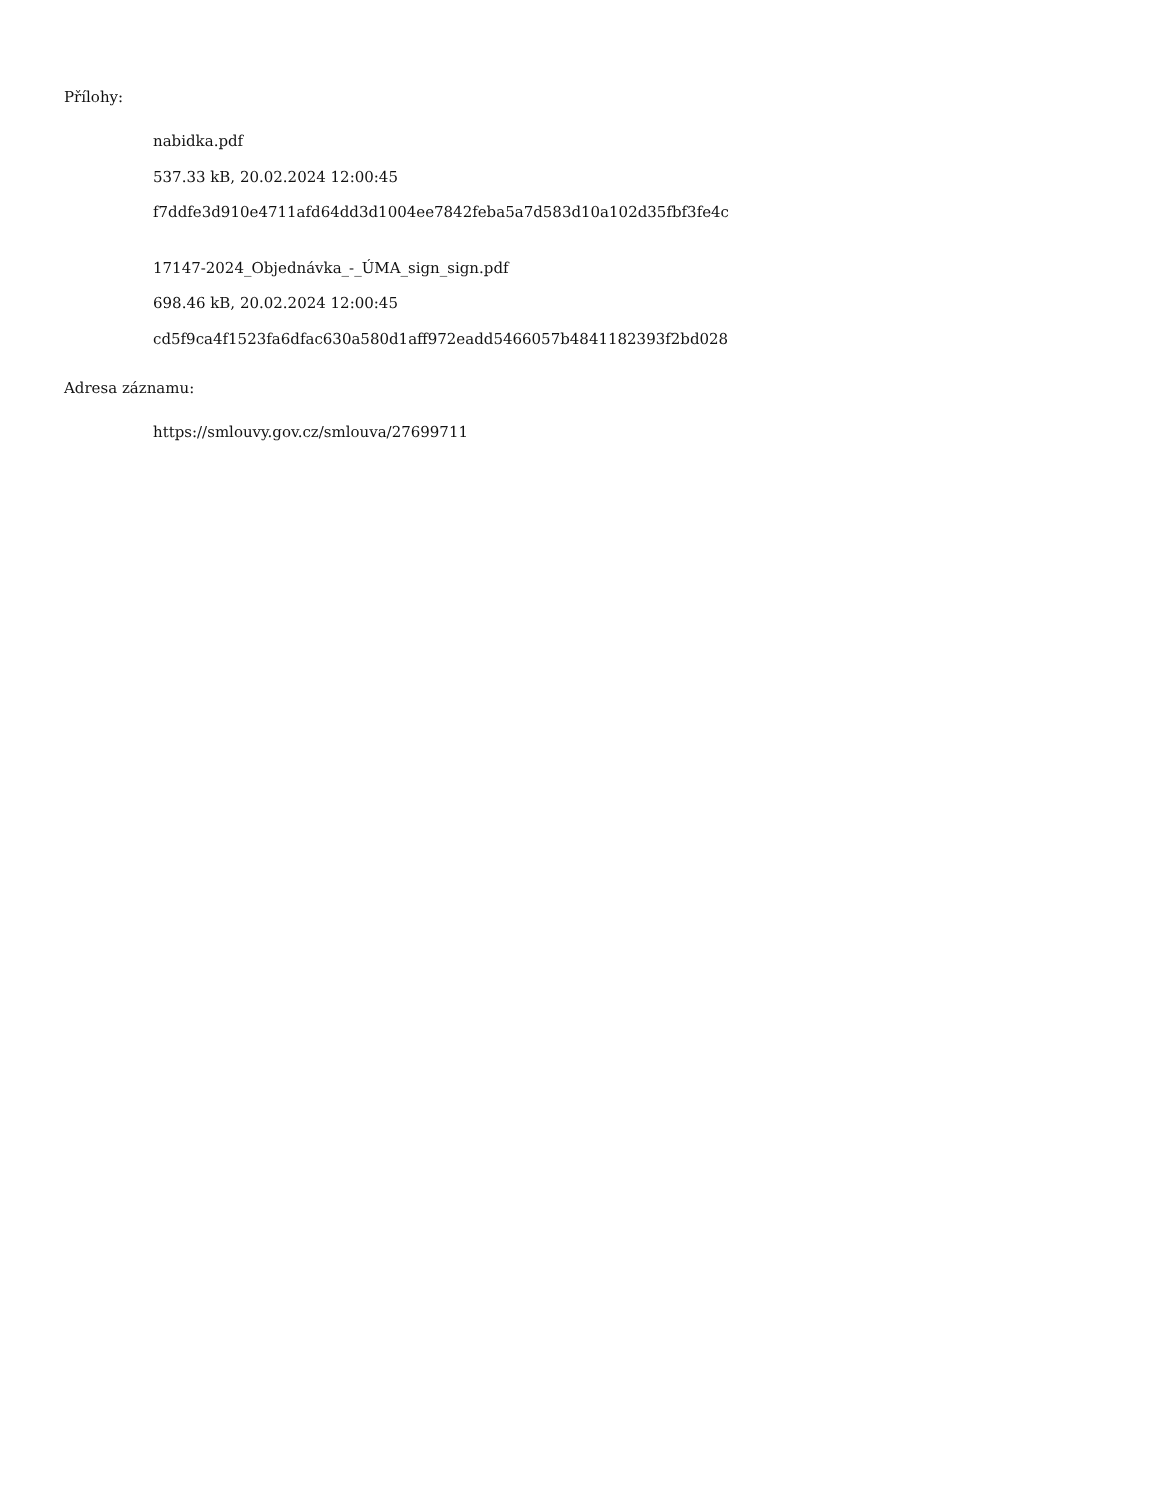Přílohy:
nabidka.pdf
537.33 kB, 20.02.2024 12:00:45
f7ddfe3d910e4711afd64dd3d1004ee7842feba5a7d583d10a102d35fbf3fe4c
17147-2024_Objednávka_-_ÚMA_sign_sign.pdf
698.46 kB, 20.02.2024 12:00:45
cd5f9ca4f1523fa6dfac630a580d1aff972eadd5466057b4841182393f2bd028
Adresa záznamu:
https://smlouvy.gov.cz/smlouva/27699711